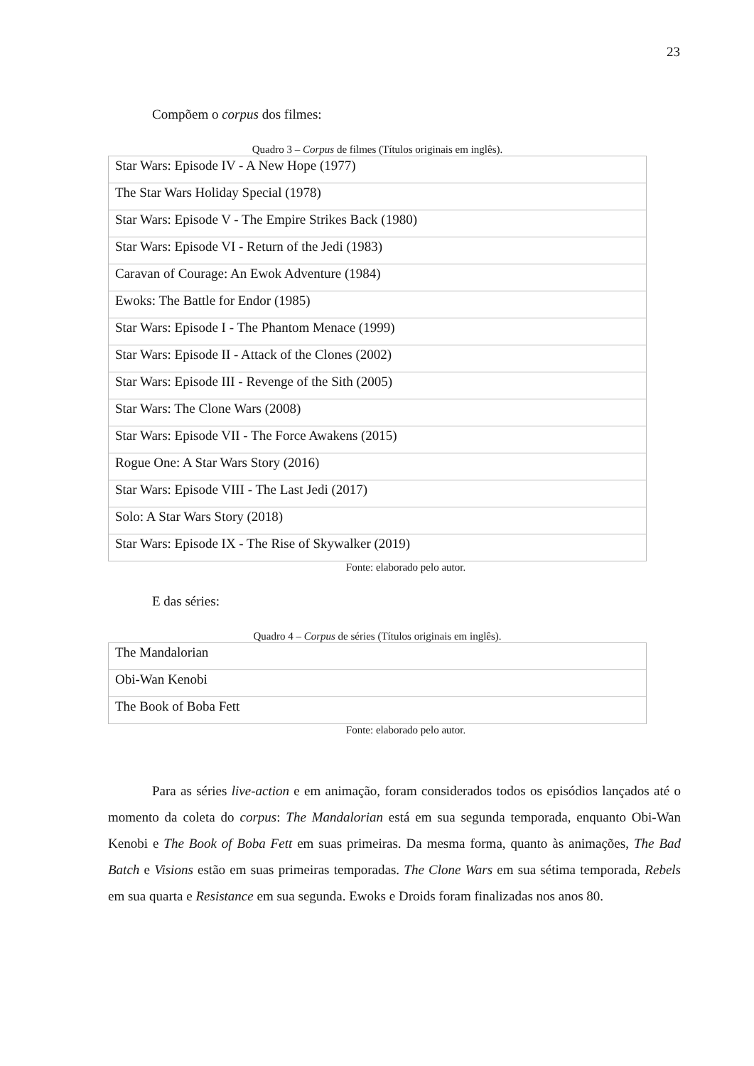23
Compõem o corpus dos filmes:
Quadro 3 – Corpus de filmes (Títulos originais em inglês).
| Star Wars: Episode IV - A New Hope (1977) |
| The Star Wars Holiday Special (1978) |
| Star Wars: Episode V - The Empire Strikes Back (1980) |
| Star Wars: Episode VI - Return of the Jedi (1983) |
| Caravan of Courage: An Ewok Adventure (1984) |
| Ewoks: The Battle for Endor (1985) |
| Star Wars: Episode I - The Phantom Menace (1999) |
| Star Wars: Episode II - Attack of the Clones (2002) |
| Star Wars: Episode III - Revenge of the Sith (2005) |
| Star Wars: The Clone Wars (2008) |
| Star Wars: Episode VII - The Force Awakens (2015) |
| Rogue One: A Star Wars Story (2016) |
| Star Wars: Episode VIII - The Last Jedi (2017) |
| Solo: A Star Wars Story (2018) |
| Star Wars: Episode IX - The Rise of Skywalker (2019) |
Fonte: elaborado pelo autor.
E das séries:
Quadro 4 – Corpus de séries (Títulos originais em inglês).
| The Mandalorian |
| Obi-Wan Kenobi |
| The Book of Boba Fett |
Fonte: elaborado pelo autor.
Para as séries live-action e em animação, foram considerados todos os episódios lançados até o momento da coleta do corpus: The Mandalorian está em sua segunda temporada, enquanto Obi-Wan Kenobi e The Book of Boba Fett em suas primeiras. Da mesma forma, quanto às animações, The Bad Batch e Visions estão em suas primeiras temporadas. The Clone Wars em sua sétima temporada, Rebels em sua quarta e Resistance em sua segunda. Ewoks e Droids foram finalizadas nos anos 80.